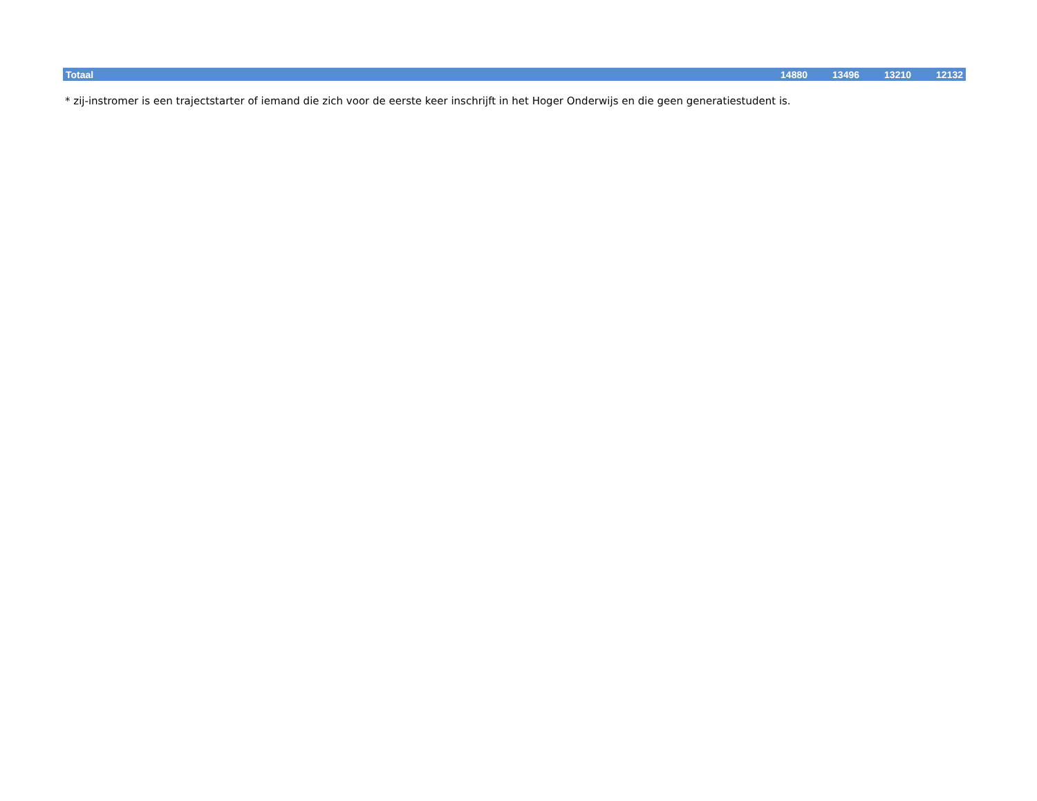| Totaal | 14880 | 13496 | 13210 | 12132 |
* zij-instromer is een trajectstarter of iemand die zich voor de eerste keer inschrijft in het Hoger Onderwijs en die geen generatiestudent is.